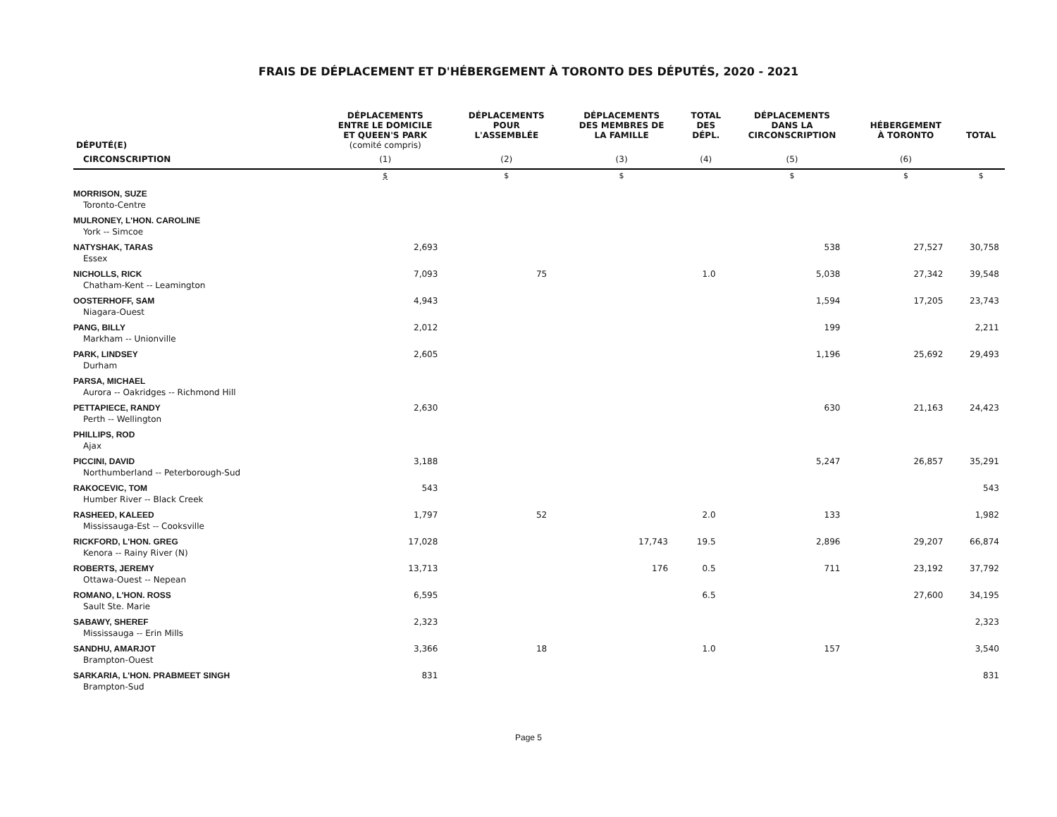FRAIS DE DÉPLACEMENT ET D'HÉBERGEMENT À TORONTO DES DÉPUTÉS, 2020 - 2021
| DÉPUTÉ(E) | DÉPLACEMENTS ENTRE LE DOMICILE ET QUEEN'S PARK (comité compris) | DÉPLACEMENTS POUR L'ASSEMBLÉE | DÉPLACEMENTS DES MEMBRES DE LA FAMILLE | TOTAL DES DÉPL. | DÉPLACEMENTS DANS LA CIRCONSCRIPTION | HÉBERGEMENT À TORONTO | TOTAL |
| --- | --- | --- | --- | --- | --- | --- | --- |
| CIRCONSCRIPTION | (1) | (2) | (3) | (4) | (5) | (6) | |
| | $ | $ | $ | | $ | $ | $ |
| MORRISON, SUZE Toronto-Centre | | | | | | | |
| MULRONEY, L'HON. CAROLINE York -- Simcoe | | | | | | | |
| NATYSHAK, TARAS Essex | 2,693 | | | | 538 | 27,527 | 30,758 |
| NICHOLLS, RICK Chatham-Kent -- Leamington | 7,093 | 75 | | 1.0 | 5,038 | 27,342 | 39,548 |
| OOSTERHOFF, SAM Niagara-Ouest | 4,943 | | | | 1,594 | 17,205 | 23,743 |
| PANG, BILLY Markham -- Unionville | 2,012 | | | | 199 | | 2,211 |
| PARK, LINDSEY Durham | 2,605 | | | | 1,196 | 25,692 | 29,493 |
| PARSA, MICHAEL Aurora -- Oakridges -- Richmond Hill | | | | | | | |
| PETTAPIECE, RANDY Perth -- Wellington | 2,630 | | | | 630 | 21,163 | 24,423 |
| PHILLIPS, ROD Ajax | | | | | | | |
| PICCINI, DAVID Northumberland -- Peterborough-Sud | 3,188 | | | | 5,247 | 26,857 | 35,291 |
| RAKOCEVIC, TOM Humber River -- Black Creek | 543 | | | | | | 543 |
| RASHEED, KALEED Mississauga-Est -- Cooksville | 1,797 | 52 | | 2.0 | 133 | | 1,982 |
| RICKFORD, L'HON. GREG Kenora -- Rainy River (N) | 17,028 | | 17,743 | 19.5 | 2,896 | 29,207 | 66,874 |
| ROBERTS, JEREMY Ottawa-Ouest -- Nepean | 13,713 | | 176 | 0.5 | 711 | 23,192 | 37,792 |
| ROMANO, L'HON. ROSS Sault Ste. Marie | 6,595 | | | 6.5 | | 27,600 | 34,195 |
| SABAWY, SHEREF Mississauga -- Erin Mills | 2,323 | | | | | | 2,323 |
| SANDHU, AMARJOT Brampton-Ouest | 3,366 | 18 | | 1.0 | 157 | | 3,540 |
| SARKARIA, L'HON. PRABMEET SINGH Brampton-Sud | 831 | | | | | | 831 |
Page 5